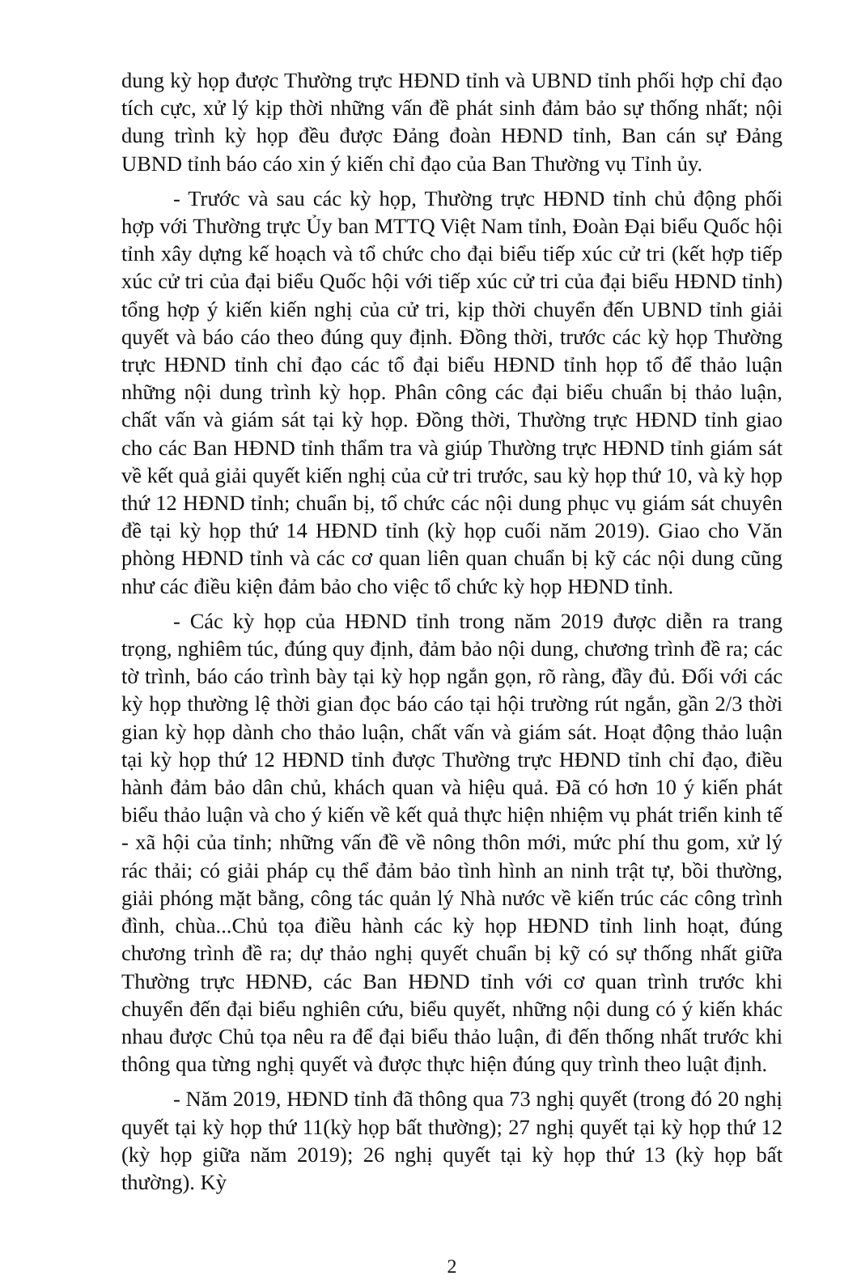dung kỳ họp được Thường trực HĐND tỉnh và UBND tỉnh phối hợp chỉ đạo tích cực, xử lý kịp thời những vấn đề phát sinh đảm bảo sự thống nhất; nội dung trình kỳ họp đều được Đảng đoàn HĐND tỉnh, Ban cán sự Đảng UBND tỉnh báo cáo xin ý kiến chỉ đạo của Ban Thường vụ Tỉnh ủy.
- Trước và sau các kỳ họp, Thường trực HĐND tỉnh chủ động phối hợp với Thường trực Ủy ban MTTQ Việt Nam tỉnh, Đoàn Đại biểu Quốc hội tỉnh xây dựng kế hoạch và tổ chức cho đại biểu tiếp xúc cử tri (kết hợp tiếp xúc cử tri của đại biểu Quốc hội với tiếp xúc cử tri của đại biểu HĐND tỉnh) tổng hợp ý kiến kiến nghị của cử tri, kịp thời chuyển đến UBND tỉnh giải quyết và báo cáo theo đúng quy định. Đồng thời, trước các kỳ họp Thường trực HĐND tỉnh chỉ đạo các tổ đại biểu HĐND tỉnh họp tổ để thảo luận những nội dung trình kỳ họp. Phân công các đại biểu chuẩn bị thảo luận, chất vấn và giám sát tại kỳ họp. Đồng thời, Thường trực HĐND tỉnh giao cho các Ban HĐND tỉnh thẩm tra và giúp Thường trực HĐND tỉnh giám sát về kết quả giải quyết kiến nghị của cử tri trước, sau kỳ họp thứ 10, và kỳ họp thứ 12 HĐND tỉnh; chuẩn bị, tổ chức các nội dung phục vụ giám sát chuyên đề tại kỳ họp thứ 14 HĐND tỉnh (kỳ họp cuối năm 2019). Giao cho Văn phòng HĐND tỉnh và các cơ quan liên quan chuẩn bị kỹ các nội dung cũng như các điều kiện đảm bảo cho việc tổ chức kỳ họp HĐND tỉnh.
- Các kỳ họp của HĐND tỉnh trong năm 2019 được diễn ra trang trọng, nghiêm túc, đúng quy định, đảm bảo nội dung, chương trình đề ra; các tờ trình, báo cáo trình bày tại kỳ họp ngắn gọn, rõ ràng, đầy đủ. Đối với các kỳ họp thường lệ thời gian đọc báo cáo tại hội trường rút ngắn, gần 2/3 thời gian kỳ họp dành cho thảo luận, chất vấn và giám sát. Hoạt động thảo luận tại kỳ họp thứ 12 HĐND tỉnh được Thường trực HĐND tỉnh chỉ đạo, điều hành đảm bảo dân chủ, khách quan và hiệu quả. Đã có hơn 10 ý kiến phát biểu thảo luận và cho ý kiến về kết quả thực hiện nhiệm vụ phát triển kinh tế - xã hội của tỉnh; những vấn đề về nông thôn mới, mức phí thu gom, xử lý rác thải; có giải pháp cụ thể đảm bảo tình hình an ninh trật tự, bồi thường, giải phóng mặt bằng, công tác quản lý Nhà nước về kiến trúc các công trình đình, chùa...Chủ tọa điều hành các kỳ họp HĐND tỉnh linh hoạt, đúng chương trình đề ra; dự thảo nghị quyết chuẩn bị kỹ có sự thống nhất giữa Thường trực HĐNĐ, các Ban HĐND tỉnh với cơ quan trình trước khi chuyển đến đại biểu nghiên cứu, biểu quyết, những nội dung có ý kiến khác nhau được Chủ tọa nêu ra để đại biểu thảo luận, đi đến thống nhất trước khi thông qua từng nghị quyết và được thực hiện đúng quy trình theo luật định.
- Năm 2019, HĐND tỉnh đã thông qua 73 nghị quyết (trong đó 20 nghị quyết tại kỳ họp thứ 11(kỳ họp bất thường); 27 nghị quyết tại kỳ họp thứ 12 (kỳ họp giữa năm 2019); 26 nghị quyết tại kỳ họp thứ 13 (kỳ họp bất thường). Kỳ
2